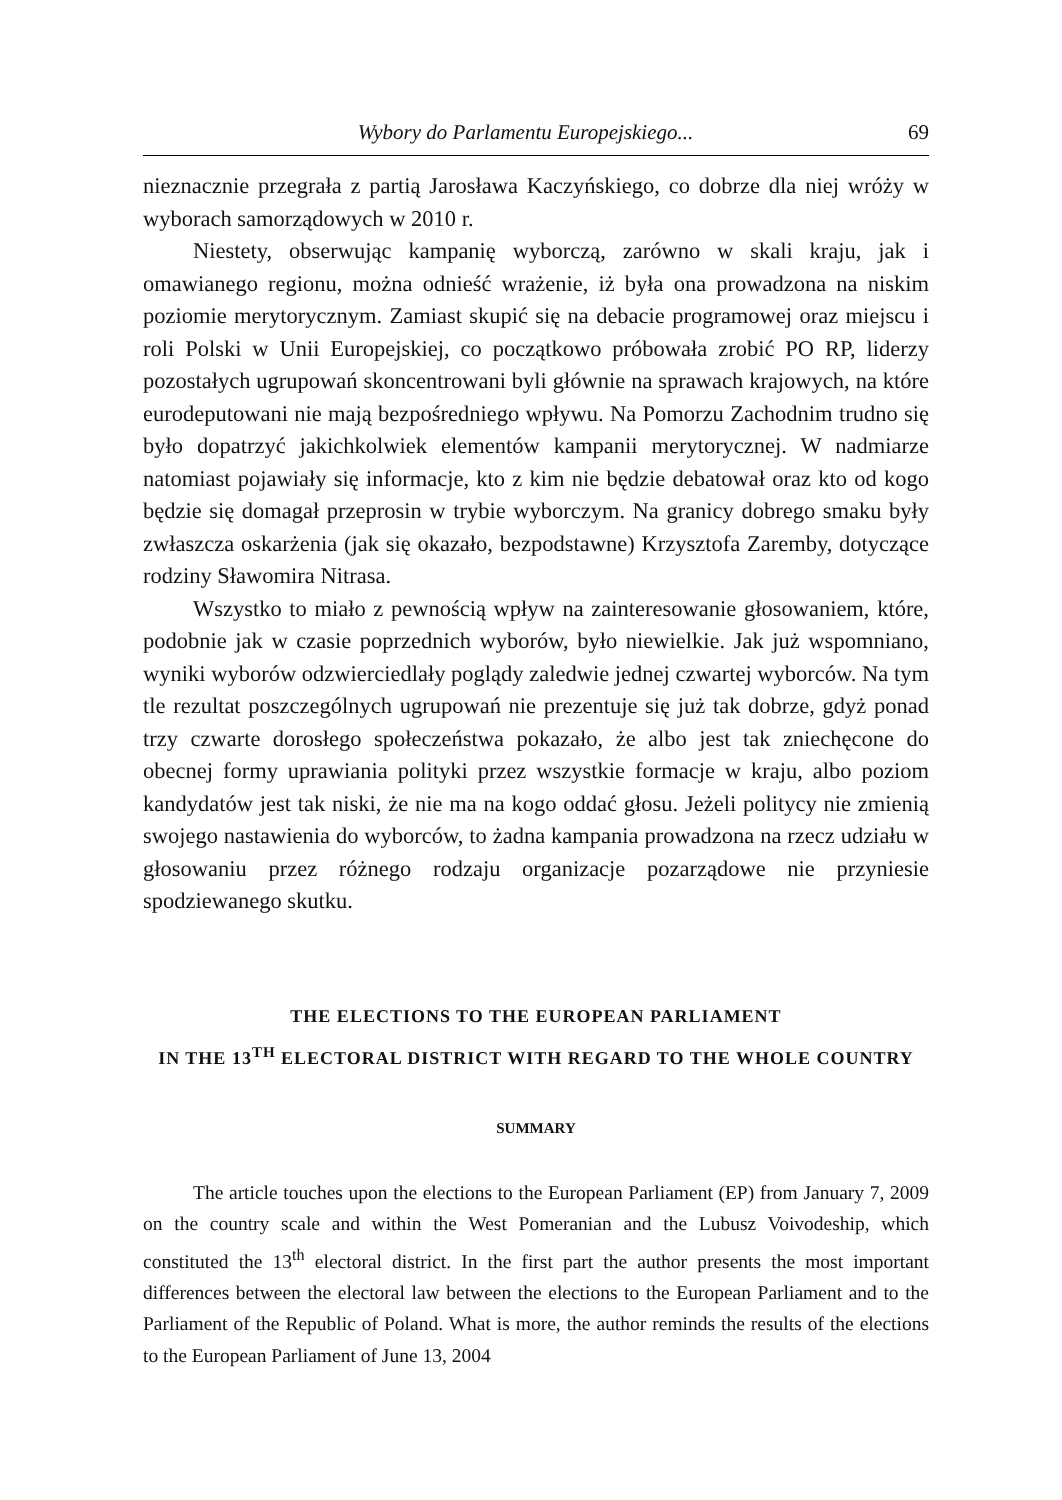Wybory do Parlamentu Europejskiego... 69
nieznacznie przegrała z partią Jarosława Kaczyńskiego, co dobrze dla niej wróży w wyborach samorządowych w 2010 r.
Niestety, obserwując kampanię wyborczą, zarówno w skali kraju, jak i omawianego regionu, można odnieść wrażenie, iż była ona prowadzona na niskim poziomie merytorycznym. Zamiast skupić się na debacie programowej oraz miejscu i roli Polski w Unii Europejskiej, co początkowo próbowała zrobić PO RP, liderzy pozostałych ugrupowań skoncentrowani byli głównie na sprawach krajowych, na które eurodeputowani nie mają bezpośredniego wpływu. Na Pomorzu Zachodnim trudno się było dopatrzyć jakichkolwiek elementów kampanii merytorycznej. W nadmiarze natomiast pojawiały się informacje, kto z kim nie będzie debatował oraz kto od kogo będzie się domagał przeprosin w trybie wyborczym. Na granicy dobrego smaku były zwłaszcza oskarżenia (jak się okazało, bezpodstawne) Krzysztofa Zaremby, dotyczące rodziny Sławomira Nitrasa.
Wszystko to miało z pewnością wpływ na zainteresowanie głosowaniem, które, podobnie jak w czasie poprzednich wyborów, było niewielkie. Jak już wspomniano, wyniki wyborów odzwierciedlały poglądy zaledwie jednej czwartej wyborców. Na tym tle rezultat poszczególnych ugrupowań nie prezentuje się już tak dobrze, gdyż ponad trzy czwarte dorosłego społeczeństwa pokazało, że albo jest tak zniechęcone do obecnej formy uprawiania polityki przez wszystkie formacje w kraju, albo poziom kandydatów jest tak niski, że nie ma na kogo oddać głosu. Jeżeli politycy nie zmienią swojego nastawienia do wyborców, to żadna kampania prowadzona na rzecz udziału w głosowaniu przez różnego rodzaju organizacje pozarządowe nie przyniesie spodziewanego skutku.
THE ELECTIONS TO THE EUROPEAN PARLIAMENT
IN THE 13<sup>TH</sup> ELECTORAL DISTRICT WITH REGARD TO THE WHOLE COUNTRY
SUMMARY
The article touches upon the elections to the European Parliament (EP) from January 7, 2009 on the country scale and within the West Pomeranian and the Lubusz Voivodeship, which constituted the 13<sup>th</sup> electoral district. In the first part the author presents the most important differences between the electoral law between the elections to the European Parliament and to the Parliament of the Republic of Poland. What is more, the author reminds the results of the elections to the European Parliament of June 13, 2004